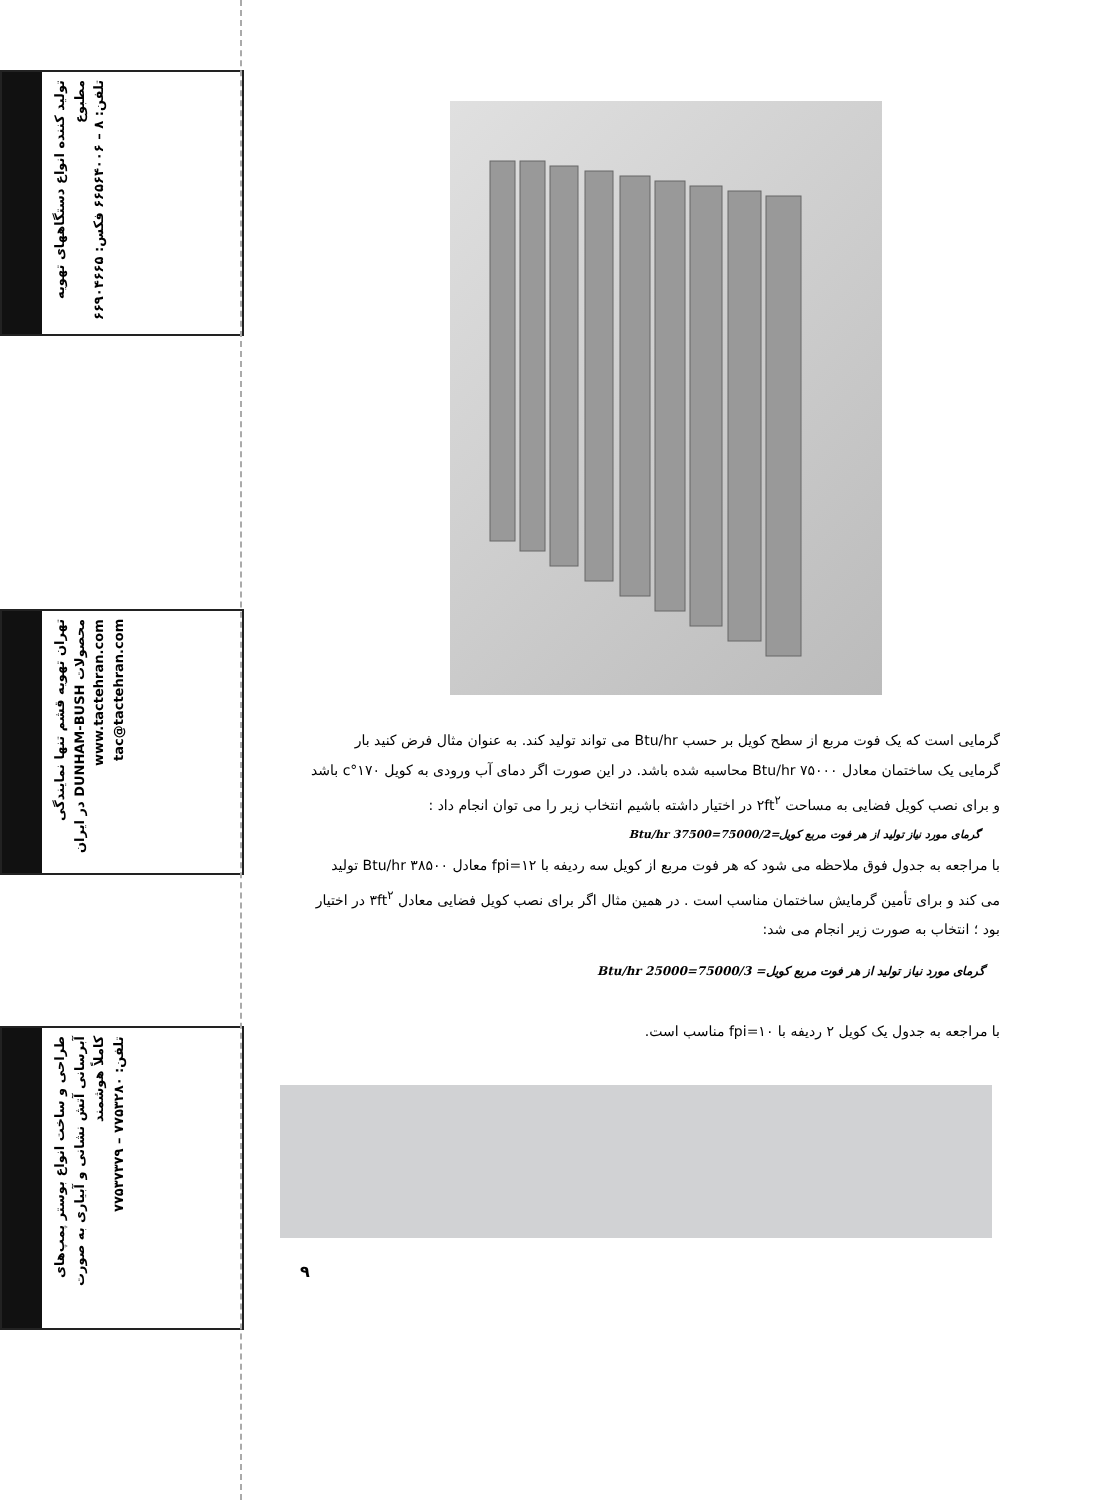تولید کننده انواع دستگاههای تهویه مطبوع
تلفن: ۸ – ۶۶۵۶۴۰۰۶ فکس: ۶۶۹۰۴۶۶۵
تهران تهویه قشم تنها نمایندگی محصولات DUNHAM-BUSH در ایران
www.tactehran.com tac@tactehran.com
طراحی و ساخت انواع بوستر پمپ‌های آبرسانی آتش نشانی و آبیاری به صورت کاملاً هوشمند
تلفن: ۷۷۵۳۲۸۰ – ۷۷۵۳۷۳۷۹
گرمایی است که یک فوت مربع از سطح کویل بر حسب Btu/hr می تواند تولید کند. به عنوان مثال فرض کنید بار گرمایی یک ساختمان معادل Btu/hr ۷۵۰۰۰ محاسبه شده باشد. در این صورت اگر دمای آب ورودی به کویل ۱۷۰°c باشد و برای نصب کویل فضایی به مساحت ۲ft<sup>۲</sup> در اختیار داشته باشیم انتخاب زیر را می توان انجام داد :
گرمای مورد نیاز تولید از هر فوت مربع کویل=75000/2=37500 Btu/hr
با مراجعه به جدول فوق ملاحظه می شود که هر فوت مربع از کویل سه ردیفه با fpi=۱۲ معادل Btu/hr ۳۸۵۰۰ تولید می کند و برای تأمین گرمایش ساختمان مناسب است . در همین مثال اگر برای نصب کویل فضایی معادل ۳ft<sup>۲</sup> در اختیار بود ؛ انتخاب به صورت زیر انجام می شد:
گرمای مورد نیاز تولید از هر فوت مربع کویل= 75000/3=25000 Btu/hr
با مراجعه به جدول یک کویل ۲ ردیفه با fpi=۱۰ مناسب است.
۹